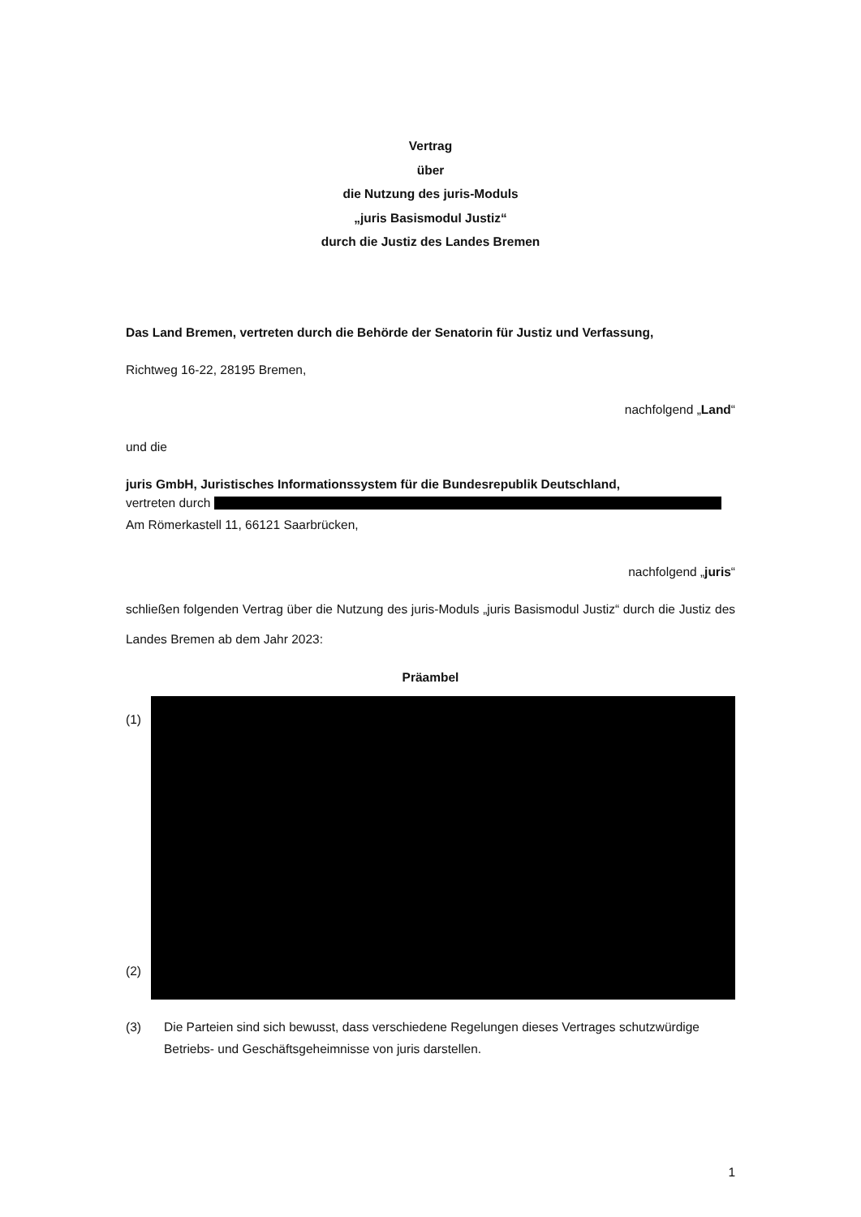Vertrag
über
die Nutzung des juris-Moduls
„juris Basismodul Justiz“
durch die Justiz des Landes Bremen
Das Land Bremen, vertreten durch die Behörde der Senatorin für Justiz und Verfassung,
Richtweg 16-22, 28195 Bremen,
nachfolgend „Land“
und die
juris GmbH, Juristisches Informationssystem für die Bundesrepublik Deutschland,
vertreten durch
Am Römerkastell 11, 66121 Saarbrücken,
nachfolgend „juris“
schließen folgenden Vertrag über die Nutzung des juris-Moduls „juris Basismodul Justiz“ durch die Justiz des Landes Bremen ab dem Jahr 2023:
Präambel
(1)
(2)
(3) Die Parteien sind sich bewusst, dass verschiedene Regelungen dieses Vertrages schutzwürdige Betriebs- und Geschäftsgeheimnisse von juris darstellen.
1